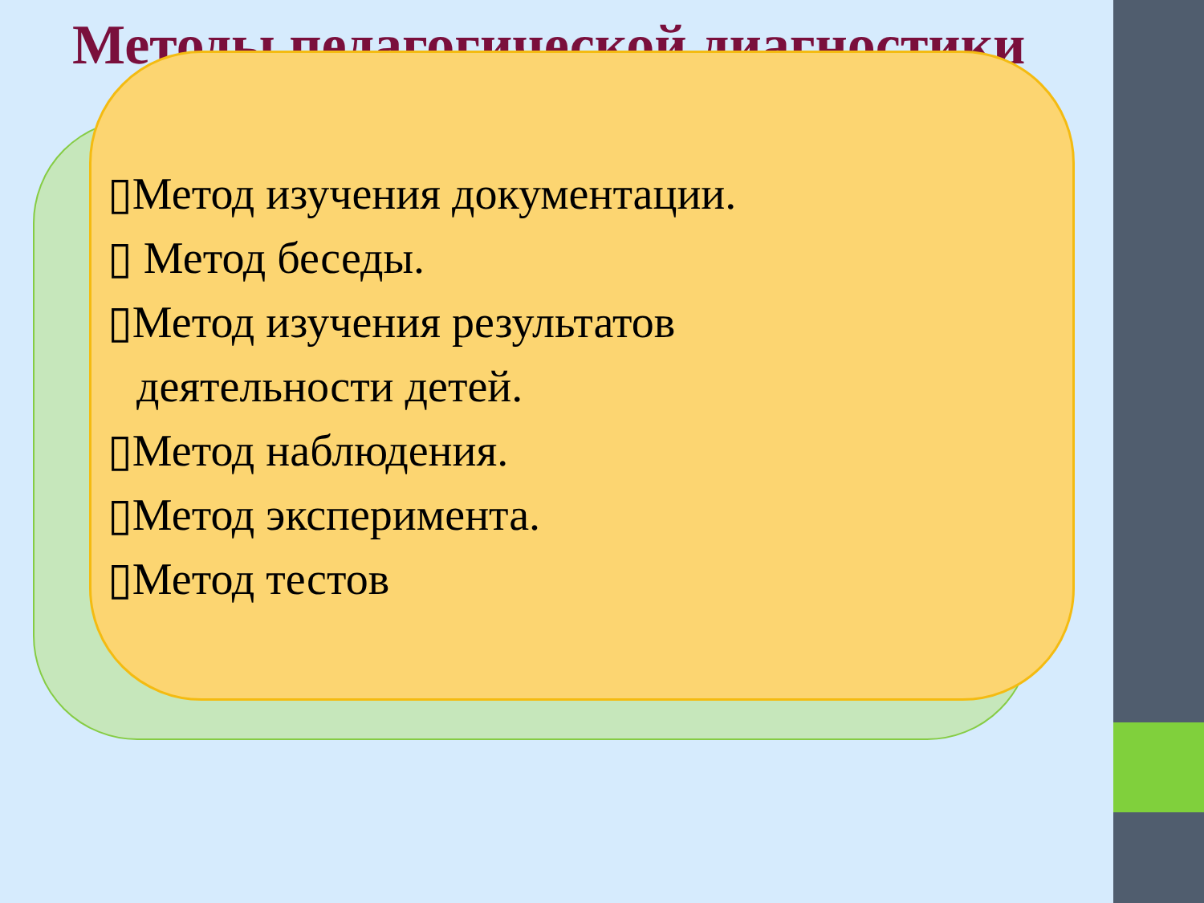Методы педагогической диагностики
▯Метод изучения документации.
▯ Метод беседы.
▯Метод изучения результатов
деятельности детей.
▯Метод наблюдения.
▯Метод эксперимента.
▯Метод тестов